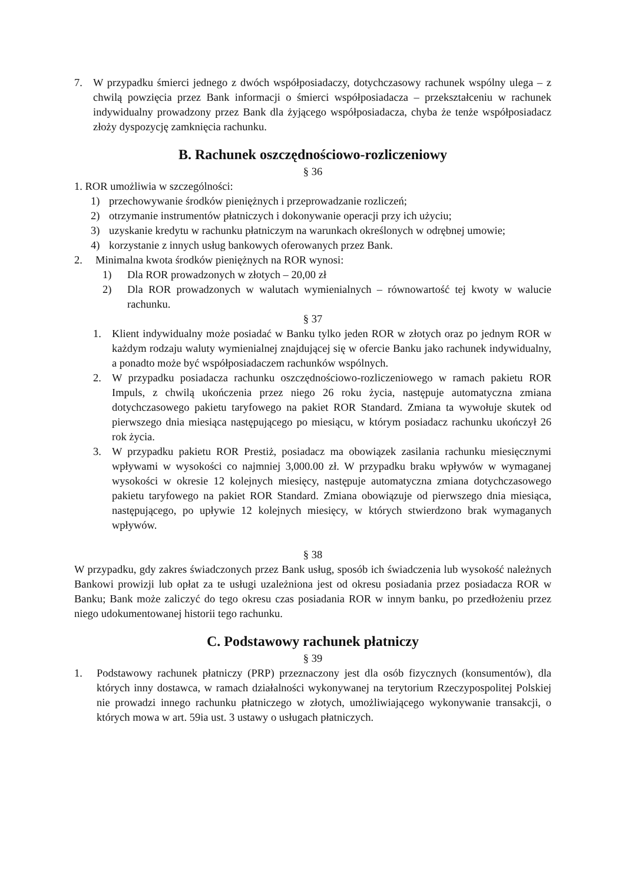7. W przypadku śmierci jednego z dwóch współposiadaczy, dotychczasowy rachunek wspólny ulega – z chwilą powzięcia przez Bank informacji o śmierci współposiadacza – przekształceniu w rachunek indywidualny prowadzony przez Bank dla żyjącego współposiadacza, chyba że tenże współposiadacz złoży dyspozycję zamknięcia rachunku.
B. Rachunek oszczędnościowo-rozliczeniowy
§ 36
1. ROR umożliwia w szczególności:
1) przechowywanie środków pieniężnych i przeprowadzanie rozliczeń;
2) otrzymanie instrumentów płatniczych i dokonywanie operacji przy ich użyciu;
3) uzyskanie kredytu w rachunku płatniczym na warunkach określonych w odrębnej umowie;
4) korzystanie z innych usług bankowych oferowanych przez Bank.
2. Minimalna kwota środków pieniężnych na ROR wynosi:
1) Dla ROR prowadzonych w złotych – 20,00 zł
2) Dla ROR prowadzonych w walutach wymienialnych – równowartość tej kwoty w walucie rachunku.
§ 37
1. Klient indywidualny może posiadać w Banku tylko jeden ROR w złotych oraz po jednym ROR w każdym rodzaju waluty wymienialnej znajdującej się w ofercie Banku jako rachunek indywidualny, a ponadto może być współposiadaczem rachunków wspólnych.
2. W przypadku posiadacza rachunku oszczędnościowo-rozliczeniowego w ramach pakietu ROR Impuls, z chwilą ukończenia przez niego 26 roku życia, następuje automatyczna zmiana dotychczasowego pakietu taryfowego na pakiet ROR Standard. Zmiana ta wywołuje skutek od pierwszego dnia miesiąca następującego po miesiącu, w którym posiadacz rachunku ukończył 26 rok życia.
3. W przypadku pakietu ROR Prestiż, posiadacz ma obowiązek zasilania rachunku miesięcznymi wpływami w wysokości co najmniej 3,000.00 zł. W przypadku braku wpływów w wymaganej wysokości w okresie 12 kolejnych miesięcy, następuje automatyczna zmiana dotychczasowego pakietu taryfowego na pakiet ROR Standard. Zmiana obowiązuje od pierwszego dnia miesiąca, następującego, po upływie 12 kolejnych miesięcy, w których stwierdzono brak wymaganych wpływów.
§ 38
W przypadku, gdy zakres świadczonych przez Bank usług, sposób ich świadczenia lub wysokość należnych Bankowi prowizji lub opłat za te usługi uzależniona jest od okresu posiadania przez posiadacza ROR w Banku; Bank może zaliczyć do tego okresu czas posiadania ROR w innym banku, po przedłożeniu przez niego udokumentowanej historii tego rachunku.
C. Podstawowy rachunek płatniczy
§ 39
1. Podstawowy rachunek płatniczy (PRP) przeznaczony jest dla osób fizycznych (konsumentów), dla których inny dostawca, w ramach działalności wykonywanej na terytorium Rzeczypospolitej Polskiej nie prowadzi innego rachunku płatniczego w złotych, umożliwiającego wykonywanie transakcji, o których mowa w art. 59ia ust. 3 ustawy o usługach płatniczych.